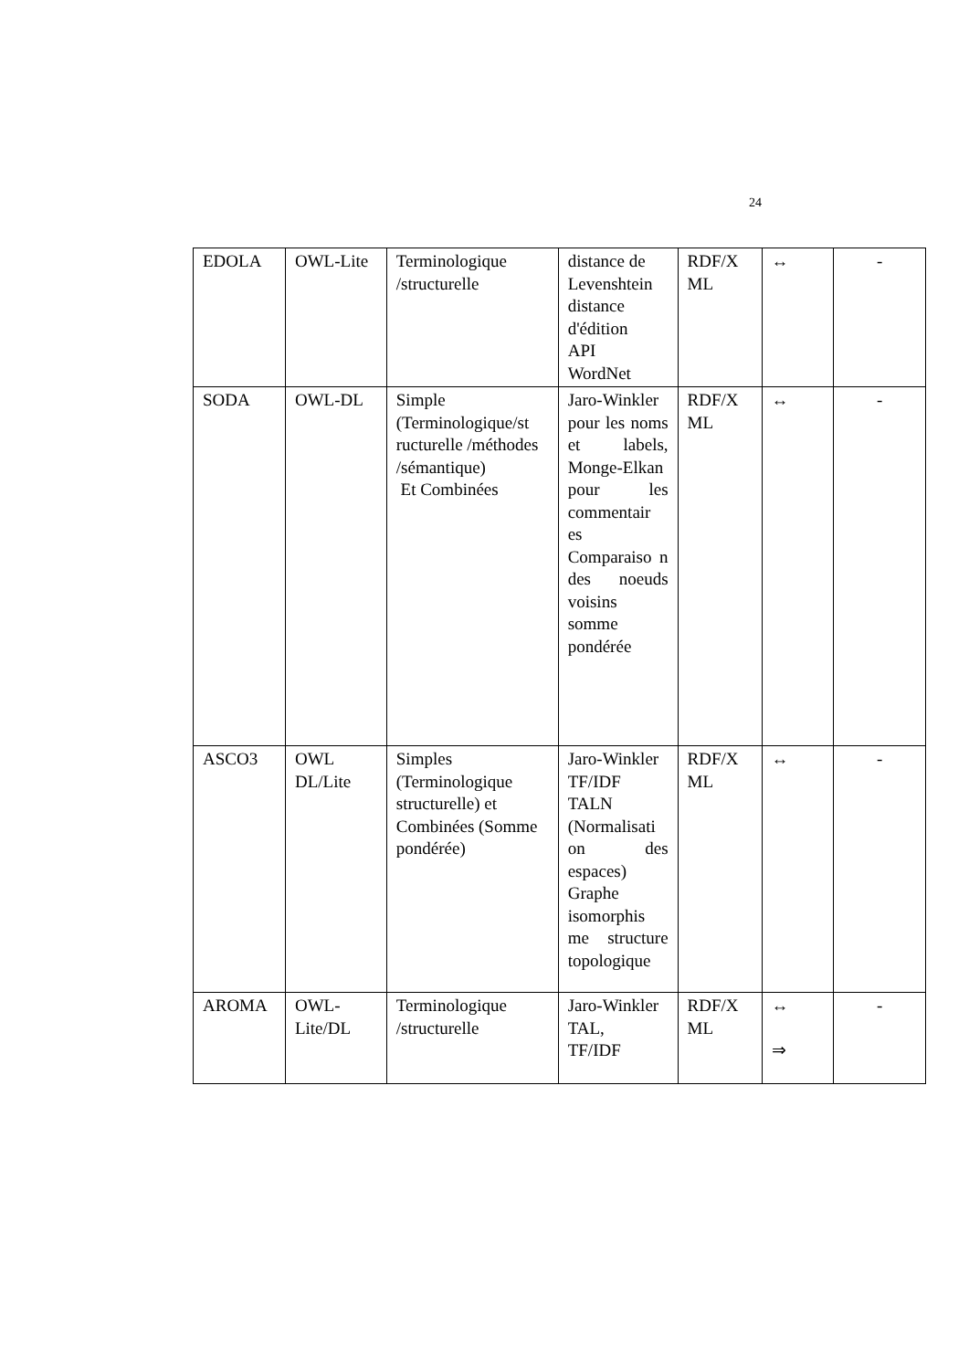24
| EDOLA | OWL-Lite | Terminologique /structurelle | distance de Levenshtein distance d'édition API WordNet | RDF/X ML | ↔ | - |
| SODA | OWL-DL | Simple (Terminologique/st ructurelle /méthodes /sémantique) Et Combinées | Jaro-Winkler pour les noms et labels, Monge-Elkan pour les commentair es Comparaiso n des noeuds voisins somme pondérée | RDF/X ML | ↔ | - |
| ASCO3 | OWL DL/Lite | Simples (Terminologique structurelle) et Combinées (Somme pondérée) | Jaro-Winkler TF/IDF TALN (Normalisati on des espaces) Graphe isomorphis me structure topologique | RDF/X ML | ↔ | - |
| AROMA | OWL-Lite/DL | Terminologique /structurelle | Jaro-Winkler TAL, TF/IDF | RDF/X ML | ↔ ⇒ | - |